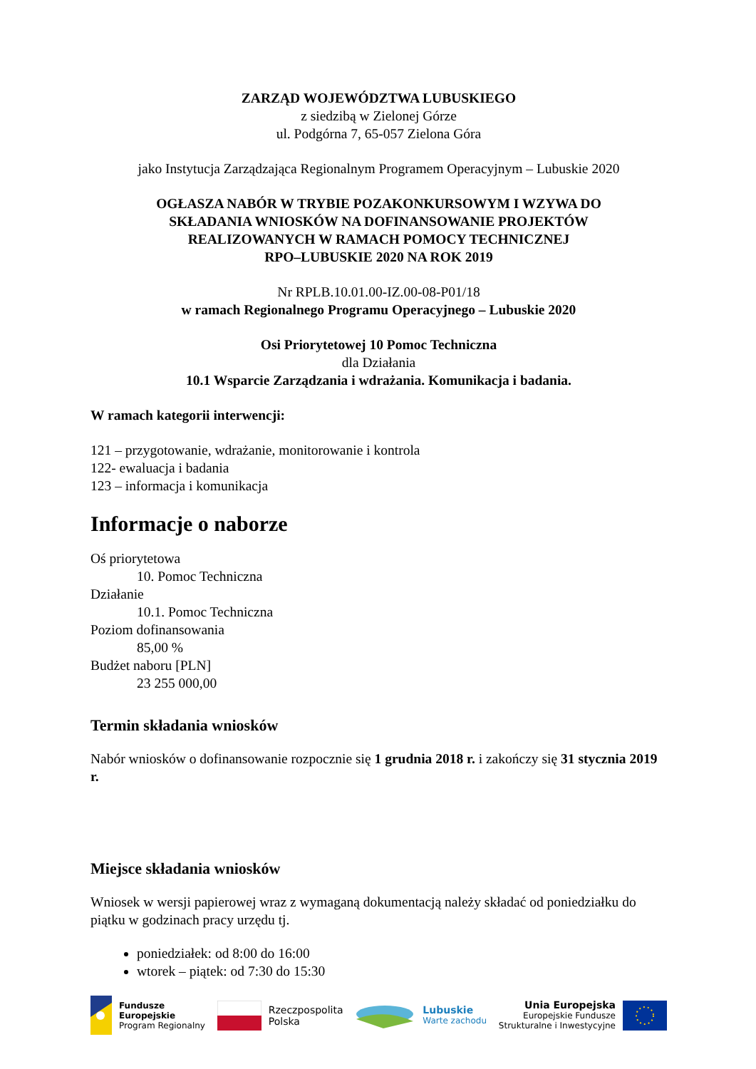ZARZĄD WOJEWÓDZTWA LUBUSKIEGO
z siedzibą w Zielonej Górze
ul. Podgórna 7, 65-057 Zielona Góra
jako Instytucja Zarządzająca Regionalnym Programem Operacyjnym – Lubuskie 2020
OGŁASZA NABÓR W TRYBIE POZAKONKURSOWYM I WZYWA DO
SKŁADANIA WNIOSKÓW NA DOFINANSOWANIE PROJEKTÓW
REALIZOWANYCH W RAMACH POMOCY TECHNICZNEJ
RPO–LUBUSKIE 2020 NA ROK 2019
Nr RPLB.10.01.00-IZ.00-08-P01/18
w ramach Regionalnego Programu Operacyjnego – Lubuskie 2020
Osi Priorytetowej 10 Pomoc Techniczna
dla Działania
10.1 Wsparcie Zarządzania i wdrażania. Komunikacja i badania.
W ramach kategorii interwencji:
121 – przygotowanie, wdrażanie, monitorowanie i kontrola
122- ewaluacja i badania
123 – informacja i komunikacja
Informacje o naborze
Oś priorytetowa
10. Pomoc Techniczna
Działanie
10.1. Pomoc Techniczna
Poziom dofinansowania
85,00 %
Budżet naboru [PLN]
23 255 000,00
Termin składania wniosków
Nabór wniosków o dofinansowanie rozpocznie się 1 grudnia 2018 r. i zakończy się 31 stycznia 2019 r.
Miejsce składania wniosków
Wniosek w wersji papierowej wraz z wymaganą dokumentacją należy składać od poniedziałku do piątku w godzinach pracy urzędu tj.
poniedziałek: od 8:00 do 16:00
wtorek – piątek: od 7:30 do 15:30
Fundusze
Europejskie
Program Regionalny
Rzeczpospolita
Polska
Lubuskie
Warte zachodu
Unia Europejska
Europejskie Fundusze
Strukturalne i Inwestycyjne